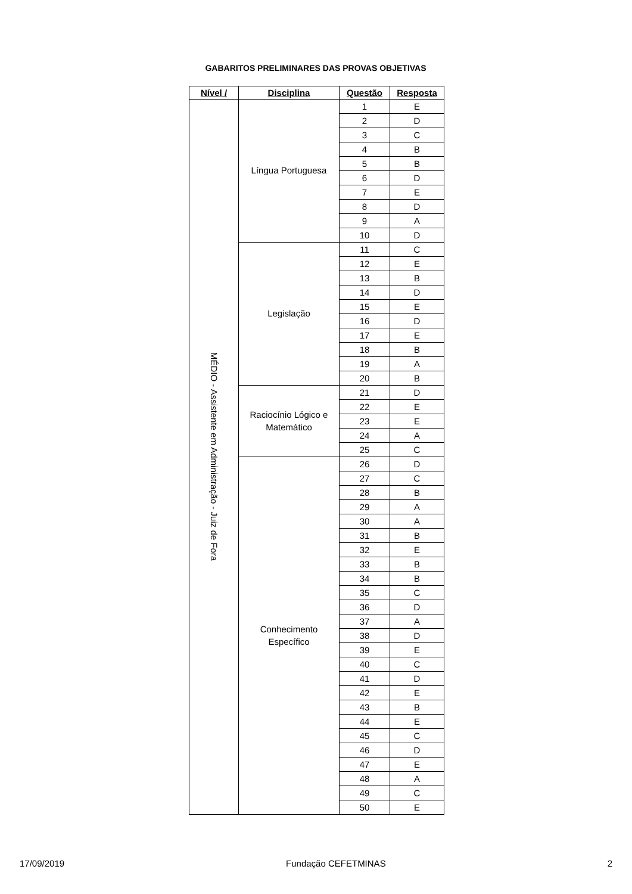GABARITOS PRELIMINARES DAS PROVAS OBJETIVAS
| Nível / | Disciplina | Questão | Resposta |
| --- | --- | --- | --- |
| MÉDIO - Assistente em Administração - Juiz de Fora | Língua Portuguesa | 1 | E |
| | | 2 | D |
| | | 3 | C |
| | | 4 | B |
| | | 5 | B |
| | | 6 | D |
| | | 7 | E |
| | | 8 | D |
| | | 9 | A |
| | | 10 | D |
| | Legislação | 11 | C |
| | | 12 | E |
| | | 13 | B |
| | | 14 | D |
| | | 15 | E |
| | | 16 | D |
| | | 17 | E |
| | | 18 | B |
| | | 19 | A |
| | | 20 | B |
| | Raciocínio Lógico e Matemático | 21 | D |
| | | 22 | E |
| | | 23 | E |
| | | 24 | A |
| | | 25 | C |
| | Conhecimento Específico | 26 | D |
| | | 27 | C |
| | | 28 | B |
| | | 29 | A |
| | | 30 | A |
| | | 31 | B |
| | | 32 | E |
| | | 33 | B |
| | | 34 | B |
| | | 35 | C |
| | | 36 | D |
| | | 37 | A |
| | | 38 | D |
| | | 39 | E |
| | | 40 | C |
| | | 41 | D |
| | | 42 | E |
| | | 43 | B |
| | | 44 | E |
| | | 45 | C |
| | | 46 | D |
| | | 47 | E |
| | | 48 | A |
| | | 49 | C |
| | | 50 | E |
17/09/2019 Fundação CEFETMINAS 2